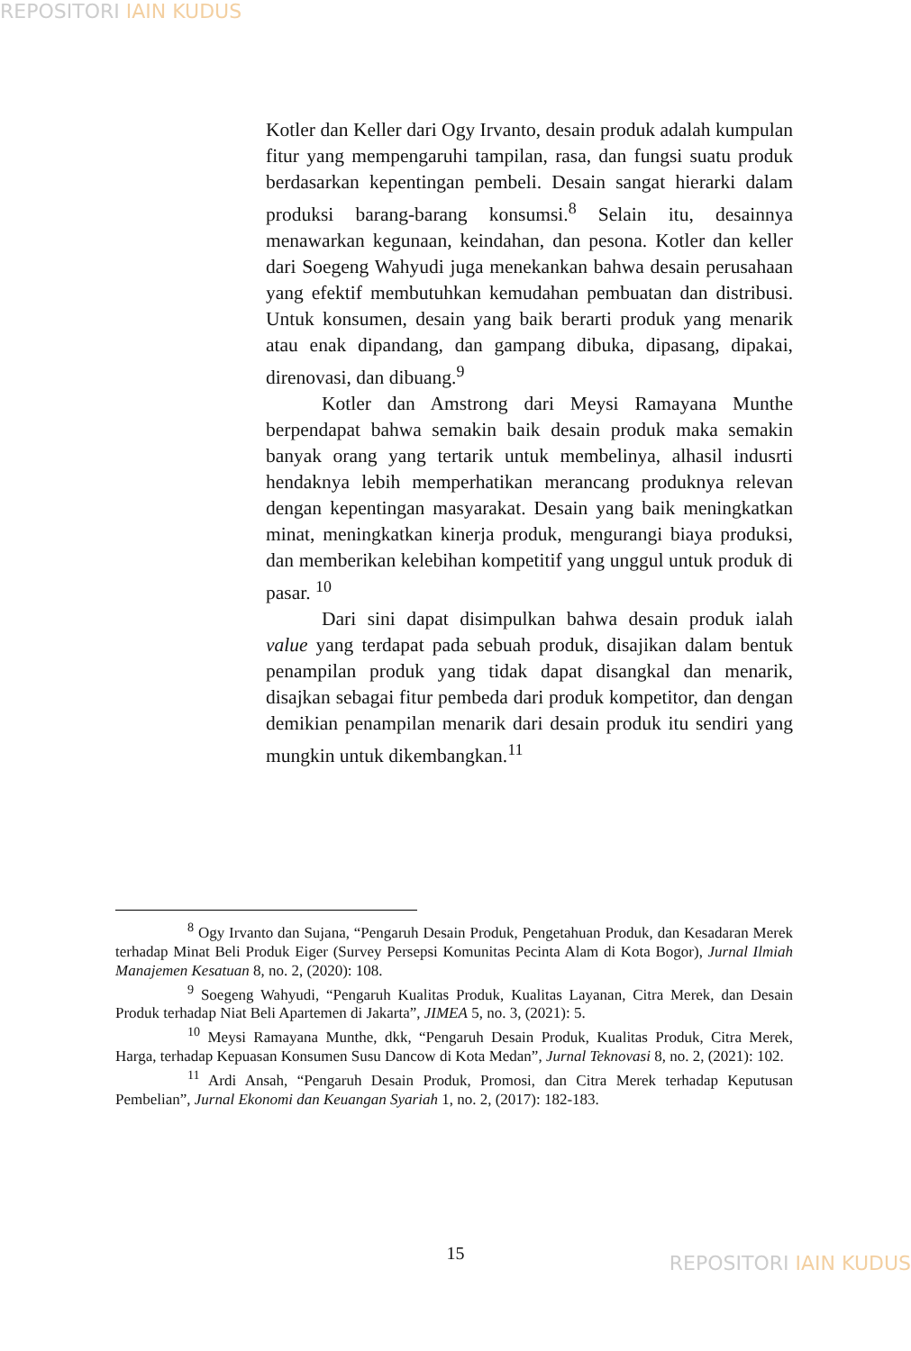REPOSITORI IAIN KUDUS
Kotler dan Keller dari Ogy Irvanto, desain produk adalah kumpulan fitur yang mempengaruhi tampilan, rasa, dan fungsi suatu produk berdasarkan kepentingan pembeli. Desain sangat hierarki dalam produksi barang-barang konsumsi.<sup>8</sup> Selain itu, desainnya menawarkan kegunaan, keindahan, dan pesona. Kotler dan keller dari Soegeng Wahyudi juga menekankan bahwa desain perusahaan yang efektif membutuhkan kemudahan pembuatan dan distribusi. Untuk konsumen, desain yang baik berarti produk yang menarik atau enak dipandang, dan gampang dibuka, dipasang, dipakai, direnovasi, dan dibuang.<sup>9</sup>
Kotler dan Amstrong dari Meysi Ramayana Munthe berpendapat bahwa semakin baik desain produk maka semakin banyak orang yang tertarik untuk membelinya, alhasil indusrti hendaknya lebih memperhatikan merancang produknya relevan dengan kepentingan masyarakat. Desain yang baik meningkatkan minat, meningkatkan kinerja produk, mengurangi biaya produksi, dan memberikan kelebihan kompetitif yang unggul untuk produk di pasar. <sup>10</sup>
Dari sini dapat disimpulkan bahwa desain produk ialah value yang terdapat pada sebuah produk, disajikan dalam bentuk penampilan produk yang tidak dapat disangkal dan menarik, disajkan sebagai fitur pembeda dari produk kompetitor, dan dengan demikian penampilan menarik dari desain produk itu sendiri yang mungkin untuk dikembangkan.<sup>11</sup>
<sup>8</sup> Ogy Irvanto dan Sujana, “Pengaruh Desain Produk, Pengetahuan Produk, dan Kesadaran Merek terhadap Minat Beli Produk Eiger (Survey Persepsi Komunitas Pecinta Alam di Kota Bogor), Jurnal Ilmiah Manajemen Kesatuan 8, no. 2, (2020): 108.
<sup>9</sup> Soegeng Wahyudi, “Pengaruh Kualitas Produk, Kualitas Layanan, Citra Merek, dan Desain Produk terhadap Niat Beli Apartemen di Jakarta”, JIMEA 5, no. 3, (2021): 5.
<sup>10</sup> Meysi Ramayana Munthe, dkk, “Pengaruh Desain Produk, Kualitas Produk, Citra Merek, Harga, terhadap Kepuasan Konsumen Susu Dancow di Kota Medan”, Jurnal Teknovasi 8, no. 2, (2021): 102.
<sup>11</sup> Ardi Ansah, “Pengaruh Desain Produk, Promosi, dan Citra Merek terhadap Keputusan Pembelian”, Jurnal Ekonomi dan Keuangan Syariah 1, no. 2, (2017): 182-183.
15 REPOSITORI IAIN KUDUS